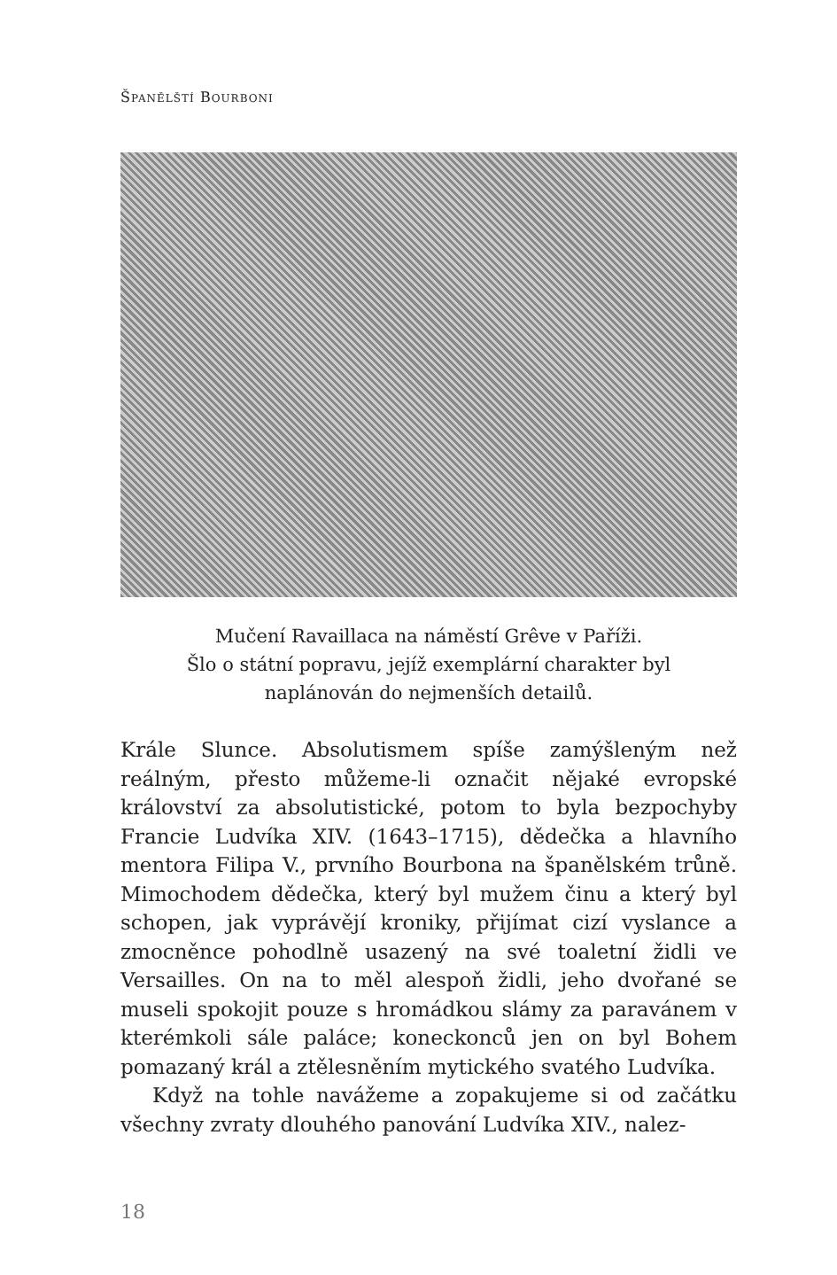ŠPANĚLŠTÍ BOURBONI
Mučení Ravaillaca na náměstí Grêve v Paříži.
Šlo o státní popravu, jejíž exemplární charakter byl
naplánován do nejmenších detailů.
Krále Slunce. Absolutismem spíše zamýšleným než reálným, přesto můžeme-li označit nějaké evropské království za absolutistické, potom to byla bezpochyby Francie Ludvíka XIV. (1643–1715), dědečka a hlavního mentora Filipa V., prvního Bourbona na španělském trůně. Mimochodem dědečka, který byl mužem činu a který byl schopen, jak vyprávějí kroniky, přijímat cizí vyslance a zmocněnce pohodlně usazený na své toaletní židli ve Versailles. On na to měl alespoň židli, jeho dvořané se museli spokojit pouze s hromádkou slámy za paravánem v kterémkoli sále paláce; koneckonců jen on byl Bohem pomazaný král a ztělesněním mytického svatého Ludvíka.
Když na tohle navážeme a zopakujeme si od začátku všechny zvraty dlouhého panování Ludvíka XIV., nalez-
18